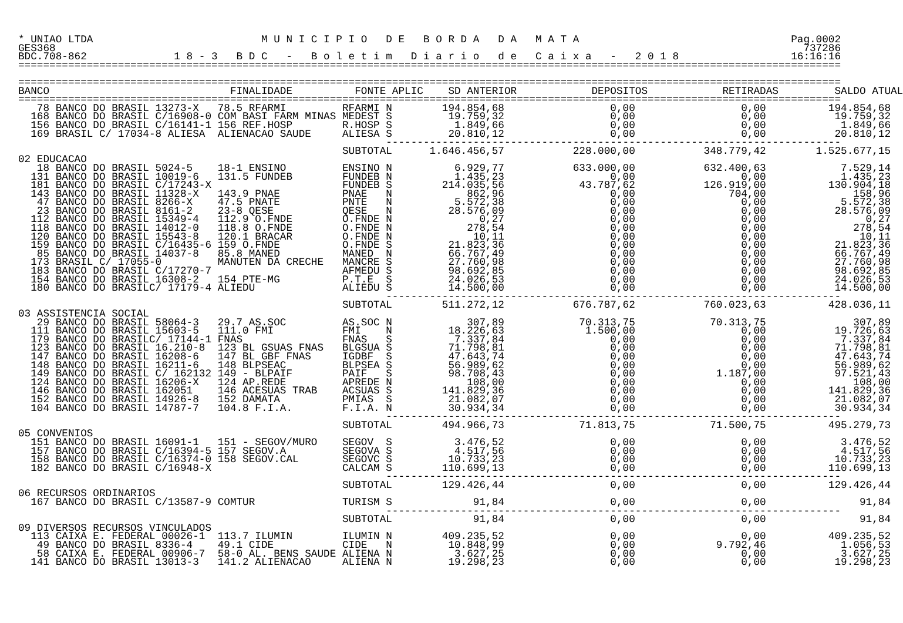* UNIAO LTDA                           M U N I C I P I O   D E   B O R D A   D A   M A T A                                  Pag.0002
GES368                                                                                                                        737286
BDC.708-862              1 8 - 3   B D C   -   B o l e t i m   D i a r i o   d e   C a i x a   -   2 0 1 8                  16:16:16
====================================================================================================================================

====================================================================================================================================
BANCO                             FINALIDADE          FONTE APLIC    SD ANTERIOR            DEPOSITOS            RETIRADAS         SALDO ATUAL
====================================================================================================================================
   78 BANCO DO BRASIL 13273-X   78.5 RFARMI         RFARMI N        194.854,68                 0,00                 0,00          194.854,68
  168 BANCO DO BRASIL C/16908-0 COM BASI FARM MINAS MEDEST S         19.759,32                 0,00                 0,00           19.759,32
  156 BANCO DO BRASIL C/16141-1 156 REF.HOSP        R.HOSP S          1.849,66                 0,00                 0,00            1.849,66
  169 BRASIL C/ 17034-8 ALIESA  ALIENACAO SAUDE     ALIESA S         20.810,12                 0,00                 0,00           20.810,12
                                                           -------------------------------------------------------------------------
                                                    SUBTOTAL      1.646.456,57           228.000,00           348.779,42        1.525.677,15
02 EDUCACAO
   18 BANCO DO BRASIL 5024-5    18-1 ENSINO         ENSINO N          6.929,77           633.000,00           632.400,63            7.529,14
  131 BANCO DO BRASIL 10019-6   131.5 FUNDEB        FUNDEB N          1.435,23                 0,00                 0,00            1.435,23
  181 BANCO DO BRASIL C/17243-X                     FUNDEB S        214.035,56            43.787,62           126.919,00          130.904,18
  143 BANCO DO BRASIL 11328-X   143.9 PNAE          PNAE   N            862,96                 0,00               704,00              158,96
   47 BANCO DO BRASIL 8266-X    47.5 PNATE          PNTE   N          5.572,38                 0,00                 0,00            5.572,38
   23 BANCO DO BRASIL 8161-2    23-8 QESE           QESE   N         28.576,09                 0,00                 0,00           28.576,09
  112 BANCO DO BRASIL 15349-4   112.9 O.FNDE        O.FNDE N              0,27                 0,00                 0,00                0,27
  118 BANCO DO BRASIL 14012-0   118.8 O.FNDE        O.FNDE N            278,54                 0,00                 0,00              278,54
  120 BANCO DO BRASIL 15543-8   120.1 BRACAR        O.FNDE N             10,11                 0,00                 0,00               10,11
  159 BANCO DO BRASIL C/16435-6 159 O.FNDE          O.FNDE S         21.823,36                 0,00                 0,00           21.823,36
   85 BANCO DO BRASIL 14037-8   85.8 MANED          MANED  N         66.767,49                 0,00                 0,00           66.767,49
  173 BRASIL C/ 17055-0         MANUTEN DA CRECHE   MANCRE S         27.760,98                 0,00                 0,00           27.760,98
  183 BANCO DO BRASIL C/17270-7                     AFMEDU S         98.692,85                 0,00                 0,00           98.692,85
  154 BANCO DO BRASIL 16308-2   154 PTE-MG          P.T.E  S         24.026,53                 0,00                 0,00           24.026,53
  180 BANCO DO BRASILC/ 17179-4 ALIEDU              ALIEDU S         14.500,00                 0,00                 0,00           14.500,00
                                                           -------------------------------------------------------------------------
                                                    SUBTOTAL        511.272,12           676.787,62           760.023,63          428.036,11
03 ASSISTENCIA SOCIAL
   29 BANCO DO BRASIL 58064-3   29.7 AS.SOC         AS.SOC N            307,89            70.313,75            70.313,75              307,89
  111 BANCO DO BRASIL 15603-5   111.0 FMI           FMI    N         18.226,63             1.500,00                 0,00           19.726,63
  179 BANCO DO BRASILC/ 17144-1 FNAS                FNAS   S          7.337,84                 0,00                 0,00            7.337,84
  123 BANCO DO BRASIL 16.210-8  123 BL GSUAS FNAS   BLGSUA S         71.798,81                 0,00                 0,00           71.798,81
  147 BANCO DO BRASIL 16208-6   147 BL GBF FNAS     IGDBF  S         47.643,74                 0,00                 0,00           47.643,74
  148 BANCO DO BRASIL 16211-6   148 BLPSEAC         BLPSEA S         56.989,62                 0,00                 0,00           56.989,62
  149 BANCO DO BRASIL C/ 162132 149 - BLPAIF        PAIF   S         98.708,43                 0,00             1.187,00           97.521,43
  124 BANCO DO BRASIL 16206-X   124 AP.REDE         APREDE N            108,00                 0,00                 0,00              108,00
  146 BANCO DO BRASIL 162051    146 ACESUAS TRAB    ACSUAS S        141.829,36                 0,00                 0,00          141.829,36
  152 BANCO DO BRASIL 14926-8   152 DAMATA          PMIAS  S         21.082,07                 0,00                 0,00           21.082,07
  104 BANCO DO BRASIL 14787-7   104.8 F.I.A.        F.I.A. N         30.934,34                 0,00                 0,00           30.934,34
                                                           -------------------------------------------------------------------------
                                                    SUBTOTAL        494.966,73            71.813,75            71.500,75          495.279,73
05 CONVENIOS
  151 BANCO DO BRASIL 16091-1   151 - SEGOV/MURO    SEGOV  S          3.476,52                 0,00                 0,00            3.476,52
  157 BANCO DO BRASIL C/16394-5 157 SEGOV.A         SEGOVA S          4.517,56                 0,00                 0,00            4.517,56
  158 BANCO DO BRASIL C/16374-0 158 SEGOV.CAL       SEGOVC S         10.733,23                 0,00                 0,00           10.733,23
  182 BANCO DO BRASIL C/16948-X                     CALCAM S        110.699,13                 0,00                 0,00          110.699,13
                                                           -------------------------------------------------------------------------
                                                    SUBTOTAL        129.426,44                 0,00                 0,00          129.426,44
06 RECURSOS ORDINARIOS
  167 BANCO DO BRASIL C/13587-9 COMTUR              TURISM S             91,84                 0,00                 0,00               91,84
                                                           -------------------------------------------------------------------------
                                                    SUBTOTAL             91,84                 0,00                 0,00               91,84
09 DIVERSOS RECURSOS VINCULADOS
  113 CAIXA E. FEDERAL 00026-1  113.7 ILUMIN        ILUMIN N        409.235,52                 0,00                 0,00          409.235,52
   49 BANCO DO BRASIL 8336-4    49.1 CIDE           CIDE   N         10.848,99                 0,00             9.792,46            1.056,53
   58 CAIXA E. FEDERAL 00906-7  58-0 AL. BENS SAUDE ALIENA N          3.627,25                 0,00                 0,00            3.627,25
  141 BANCO DO BRASIL 13013-3   141.2 ALIENACAO     ALIENA N         19.298,23                 0,00                 0,00           19.298,23